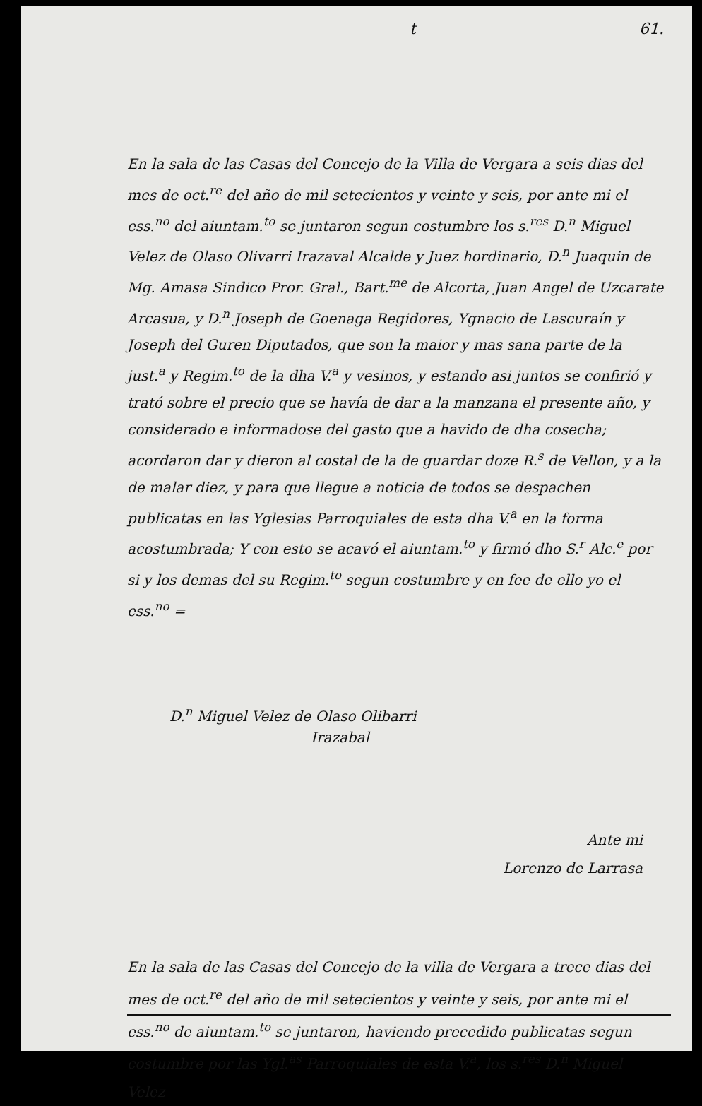t 61.
En la sala de las Casas del Concejo de la Villa de Vergara a seis dias del mes de oct.<sup>re</sup> del año de mil setecientos y veinte y seis, por ante mi el ess.<sup>no</sup> del aiuntam.<sup>to</sup> se juntaron segun costumbre los s.<sup>res</sup> D.<sup>n</sup> Miguel Velez de Olaso Olivarri Irazaval Alcalde y Juez hordinario, D.<sup>n</sup> Juaquin de Mg. Amasa Sindico Pror. Gral., Bart.<sup>me</sup> de Alcorta, Juan Angel de Uzcarate Arcasua, y D.<sup>n</sup> Joseph de Goenaga Regidores, Ygnacio de Lascuraín y Joseph del Guren Diputados, que son la maior y mas sana parte de la just.<sup>a</sup> y Regim.<sup>to</sup> de la dha V.<sup>a</sup> y vesinos, y estando asi juntos se confirió y trató sobre el precio que se havía de dar a la manzana el presente año, y considerado e informadose del gasto que a havido de dha cosecha; acordaron dar y dieron al costal de la de guardar doze R.<sup>s</sup> de Vellon, y a la de malar diez, y para que llegue a noticia de todos se despachen publicatas en las Yglesias Parroquiales de esta dha V.<sup>a</sup> en la forma acostumbrada; Y con esto se acavó el aiuntam.<sup>to</sup> y firmó dho S.<sup>r</sup> Alc.<sup>e</sup> por si y los demas del su Regim.<sup>to</sup> segun costumbre y en fee de ello yo el ess.<sup>no</sup> =
D.<sup>n</sup> Miguel Velez de Olaso Olibarri
Irazabal
Ante mi
Lorenzo de Larrasa
En la sala de las Casas del Concejo de la villa de Vergara a trece dias del mes de oct.<sup>re</sup> del año de mil setecientos y veinte y seis, por ante mi el ess.<sup>no</sup> de aiuntam.<sup>to</sup> se juntaron, haviendo precedido publicatas segun costumbre por las Ygl.<sup>as</sup> Parroquiales de esta V.<sup>a</sup>, los s.<sup>res</sup> D.<sup>n</sup> Miguel Velez